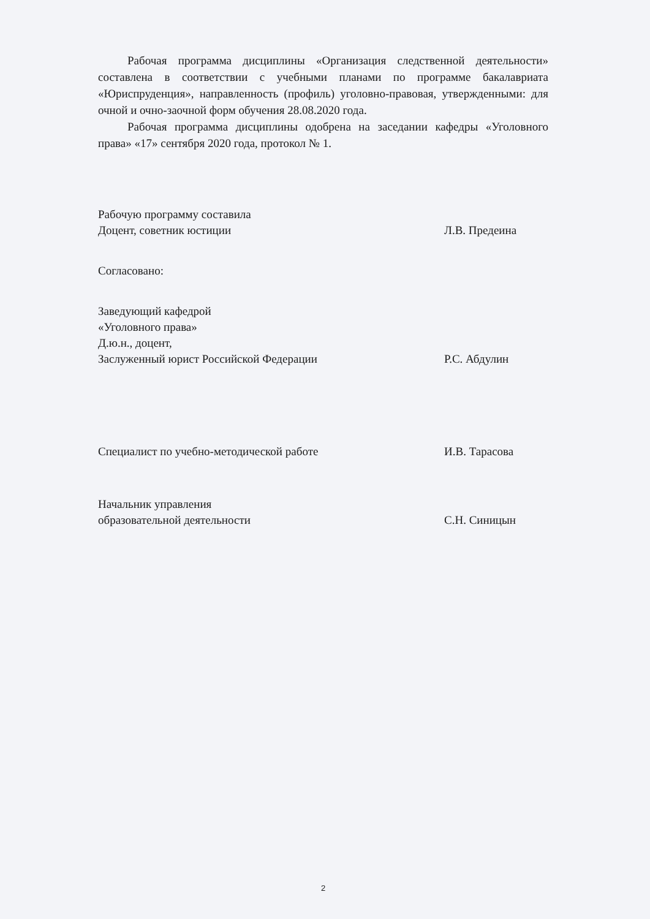Рабочая программа дисциплины «Организация следственной деятельности» составлена в соответствии с учебными планами по программе бакалавриата «Юриспруденция», направленность (профиль) уголовно-правовая, утвержденными: для очной и очно-заочной форм обучения 28.08.2020 года.
Рабочая программа дисциплины одобрена на заседании кафедры «Уголовного права» «17» сентября 2020 года, протокол № 1.
Рабочую программу составила
Доцент, советник юстиции
Л.В. Предеина
Согласовано:
Заведующий кафедрой
«Уголовного права»
Д.ю.н., доцент,
Заслуженный юрист Российской Федерации
Р.С. Абдулин
Специалист по учебно-методической работе И.В. Тарасова
Начальник управления
образовательной деятельности
С.Н. Синицын
2